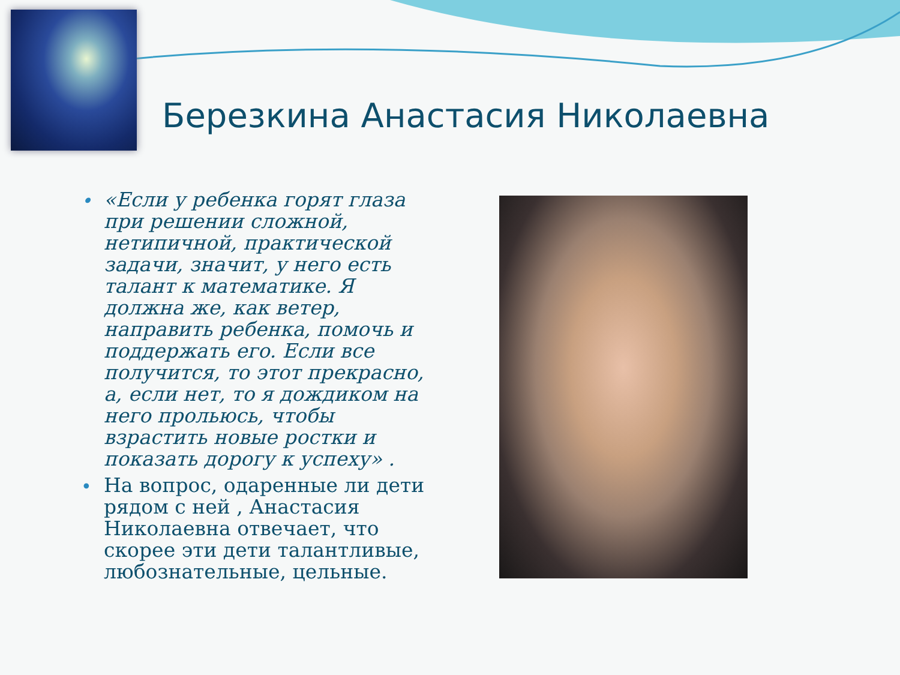Березкина Анастасия Николаевна
• «Если у ребенка горят глаза при решении сложной, нетипичной, практической задачи, значит, у него есть талант к математике. Я должна же, как ветер, направить ребенка, помочь и поддержать его. Если все получится, то этот прекрасно, а, если нет, то я дождиком на него прольюсь, чтобы взрастить новые ростки и показать дорогу к успеху» .
• На вопрос, одаренные ли дети рядом с ней , Анастасия Николаевна отвечает, что скорее эти дети талантливые, любознательные, цельные.